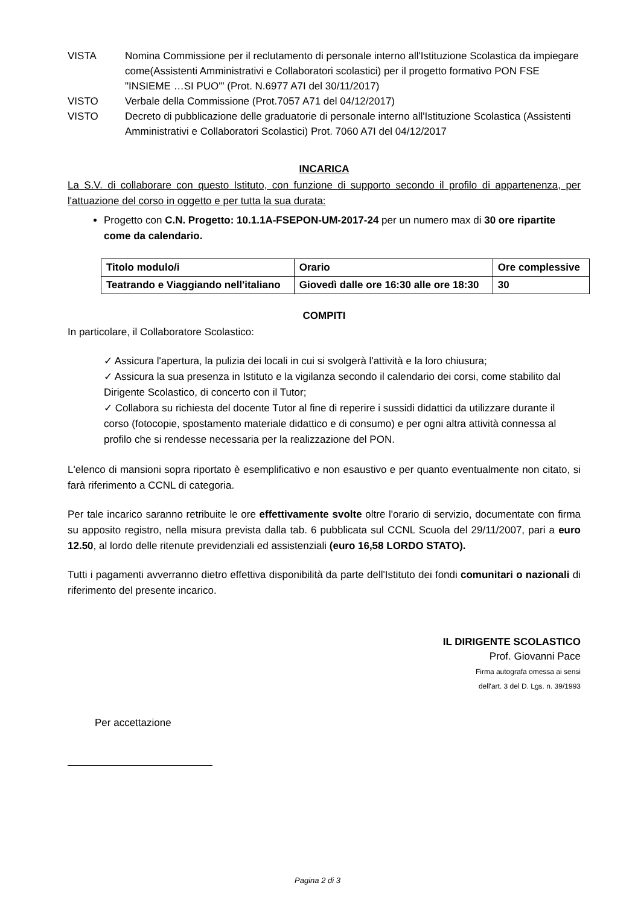VISTA Nomina Commissione per il reclutamento di personale interno all'Istituzione Scolastica da impiegare come(Assistenti Amministrativi e Collaboratori scolastici) per il progetto formativo PON FSE "INSIEME …SI PUO'" (Prot. N.6977 A7I del 30/11/2017)
VISTO Verbale della Commissione (Prot.7057 A71 del 04/12/2017)
VISTO Decreto di pubblicazione delle graduatorie di personale interno all'Istituzione Scolastica (Assistenti Amministrativi e Collaboratori Scolastici) Prot. 7060 A7I del 04/12/2017
INCARICA
La S.V. di collaborare con questo Istituto, con funzione di supporto secondo il profilo di appartenenza, per l'attuazione del corso in oggetto e per tutta la sua durata:
Progetto con C.N. Progetto: 10.1.1A-FSEPON-UM-2017-24 per un numero max di 30 ore ripartite come da calendario.
| Titolo modulo/i | Orario | Ore complessive |
| --- | --- | --- |
| Teatrando e Viaggiando nell'italiano | Giovedì dalle ore 16:30 alle ore 18:30 | 30 |
COMPITI
In particolare, il Collaboratore Scolastico:
✓ Assicura l'apertura, la pulizia dei locali in cui si svolgerà l'attività e la loro chiusura;
✓ Assicura la sua presenza in Istituto e la vigilanza secondo il calendario dei corsi, come stabilito dal Dirigente Scolastico, di concerto con il Tutor;
✓ Collabora su richiesta del docente Tutor al fine di reperire i sussidi didattici da utilizzare durante il corso (fotocopie, spostamento materiale didattico e di consumo) e per ogni altra attività connessa al profilo che si rendesse necessaria per la realizzazione del PON.
L'elenco di mansioni sopra riportato è esemplificativo e non esaustivo e per quanto eventualmente non citato, si farà riferimento a CCNL di categoria.
Per tale incarico saranno retribuite le ore effettivamente svolte oltre l'orario di servizio, documentate con firma su apposito registro, nella misura prevista dalla tab. 6 pubblicata sul CCNL Scuola del 29/11/2007, pari a euro 12.50, al lordo delle ritenute previdenziali ed assistenziali (euro 16,58 LORDO STATO).
Tutti i pagamenti avverranno dietro effettiva disponibilità da parte dell'Istituto dei fondi comunitari o nazionali di riferimento del presente incarico.
IL DIRIGENTE SCOLASTICO
Prof. Giovanni Pace
Firma autografa omessa ai sensi
dell'art. 3 del D. Lgs. n. 39/1993
Per accettazione
Pagina 2 di 3